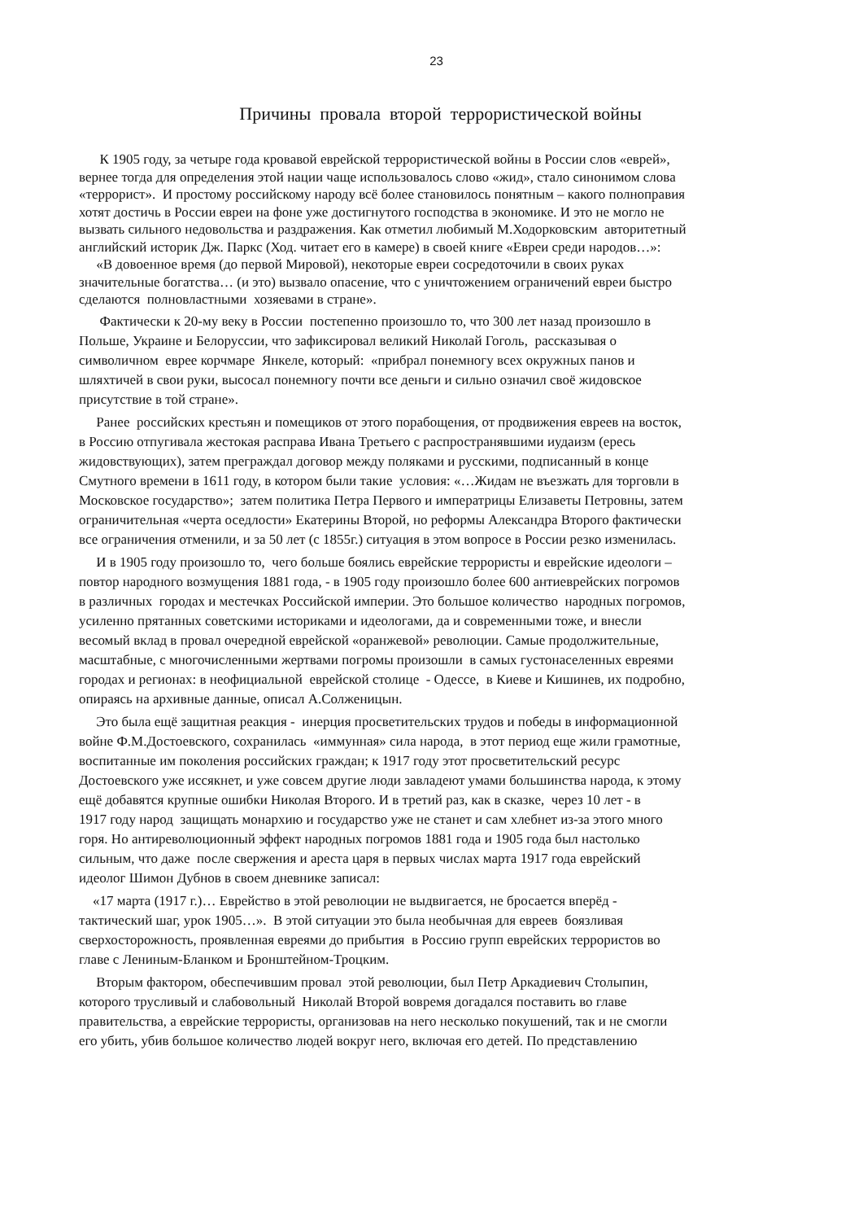23
Причины провала второй террористической войны
К 1905 году, за четыре года кровавой еврейской террористической войны в России слов «еврей»,
вернее тогда для определения этой нации чаще использовалось слово «жид», стало синонимом слова
«террорист». И простому российскому народу всё более становилось понятным – какого полноправия
хотят достичь в России евреи на фоне уже достигнутого господства в экономике. И это не могло не
вызвать сильного недовольства и раздражения. Как отметил любимый М.Ходорковским авторитетный
английский историк Дж. Паркс (Ход. читает его в камере) в своей книге «Евреи среди народов…»:
«В довоенное время (до первой Мировой), некоторые евреи сосредоточили в своих руках
значительные богатства… (и это) вызвало опасение, что с уничтожением ограничений евреи быстро
сделаются полновластными хозяевами в стране».
Фактически к 20-му веку в России постепенно произошло то, что 300 лет назад произошло в
Польше, Украине и Белоруссии, что зафиксировал великий Николай Гоголь, рассказывая о
символичном еврее корчмаре Янкеле, который: «прибрал понемногу всех окружных панов и
шляхтичей в свои руки, высосал понемногу почти все деньги и сильно означил своё жидовское
присутствие в той стране».
Ранее российских крестьян и помещиков от этого порабощения, от продвижения евреев на восток,
в Россию отпугивала жестокая расправа Ивана Третьего с распространявшими иудаизм (ересь
жидовствующих), затем преграждал договор между поляками и русскими, подписанный в конце
Смутного времени в 1611 году, в котором были такие условия: «…Жидам не въезжать для торговли в
Московское государство»; затем политика Петра Первого и императрицы Елизаветы Петровны, затем
ограничительная «черта оседлости» Екатерины Второй, но реформы Александра Второго фактически
все ограничения отменили, и за 50 лет (с 1855г.) ситуация в этом вопросе в России резко изменилась.
И в 1905 году произошло то, чего больше боялись еврейские террористы и еврейские идеологи –
повтор народного возмущения 1881 года, - в 1905 году произошло более 600 антиеврейских погромов
в различных городах и местечках Российской империи. Это большое количество народных погромов,
усиленно прятанных советскими историками и идеологами, да и современными тоже, и внесли
весомый вклад в провал очередной еврейской «оранжевой» революции. Самые продолжительные,
масштабные, с многочисленными жертвами погромы произошли в самых густонаселенных евреями
городах и регионах: в неофициальной еврейской столице - Одессе, в Киеве и Кишинев, их подробно,
опираясь на архивные данные, описал А.Солженицын.
Это была ещё защитная реакция - инерция просветительских трудов и победы в информационной
войне Ф.М.Достоевского, сохранилась «иммунная» сила народа, в этот период еще жили грамотные,
воспитанные им поколения российских граждан; к 1917 году этот просветительский ресурс
Достоевского уже иссякнет, и уже совсем другие люди завладеют умами большинства народа, к этому
ещё добавятся крупные ошибки Николая Второго. И в третий раз, как в сказке, через 10 лет - в
1917 году народ защищать монархию и государство уже не станет и сам хлебнет из-за этого много
горя. Но антиреволюционный эффект народных погромов 1881 года и 1905 года был настолько
сильным, что даже после свержения и ареста царя в первых числах марта 1917 года еврейский
идеолог Шимон Дубнов в своем дневнике записал:
«17 марта (1917 г.)… Еврейство в этой революции не выдвигается, не бросается вперёд -
тактический шаг, урок 1905…». В этой ситуации это была необычная для евреев боязливая
сверхосторожность, проявленная евреями до прибытия в Россию групп еврейских террористов во
главе с Лениным-Бланком и Бронштейном-Троцким.
Вторым фактором, обеспечившим провал этой революции, был Петр Аркадиевич Столыпин,
которого трусливый и слабовольный Николай Второй вовремя догадался поставить во главе
правительства, а еврейские террористы, организовав на него несколько покушений, так и не смогли
его убить, убив большое количество людей вокруг него, включая его детей. По представлению